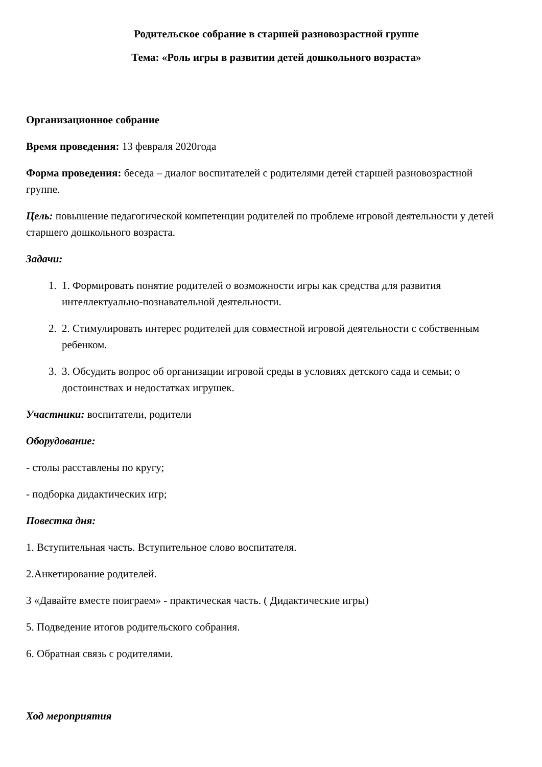Родительское собрание в старшей разновозрастной группе
Тема: «Роль игры в развитии детей дошкольного возраста»
Организационное собрание
Время проведения: 13 февраля 2020года
Форма проведения: беседа – диалог воспитателей с родителями детей старшей разновозрастной группе.
Цель: повышение педагогической компетенции родителей по проблеме игровой деятельности у детей старшего дошкольного возраста.
Задачи:
1. 1. Формировать понятие родителей о возможности игры как средства для развития интеллектуально-познавательной деятельности.
2. 2. Стимулировать интерес родителей для совместной игровой деятельности с собственным ребенком.
3. 3. Обсудить вопрос об организации игровой среды в условиях детского сада и семьи; о достоинствах и недостатках игрушек.
Участники: воспитатели, родители
Оборудование:
- столы расставлены по кругу;
- подборка дидактических игр;
Повестка дня:
1. Вступительная часть. Вступительное слово воспитателя.
2.Анкетирование родителей.
3 «Давайте вместе поиграем» - практическая часть. ( Дидактические игры)
5. Подведение итогов родительского собрания.
6. Обратная связь с родителями.
Ход мероприятия